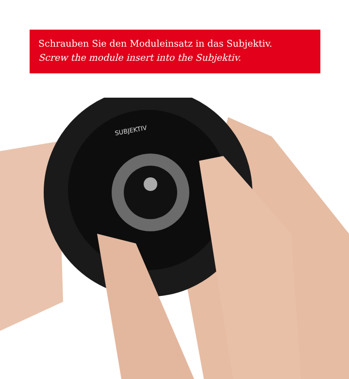Schrauben Sie den Moduleinsatz in das Subjektiv.
Screw the module insert into the Subjektiv.
SUBJEKTIV